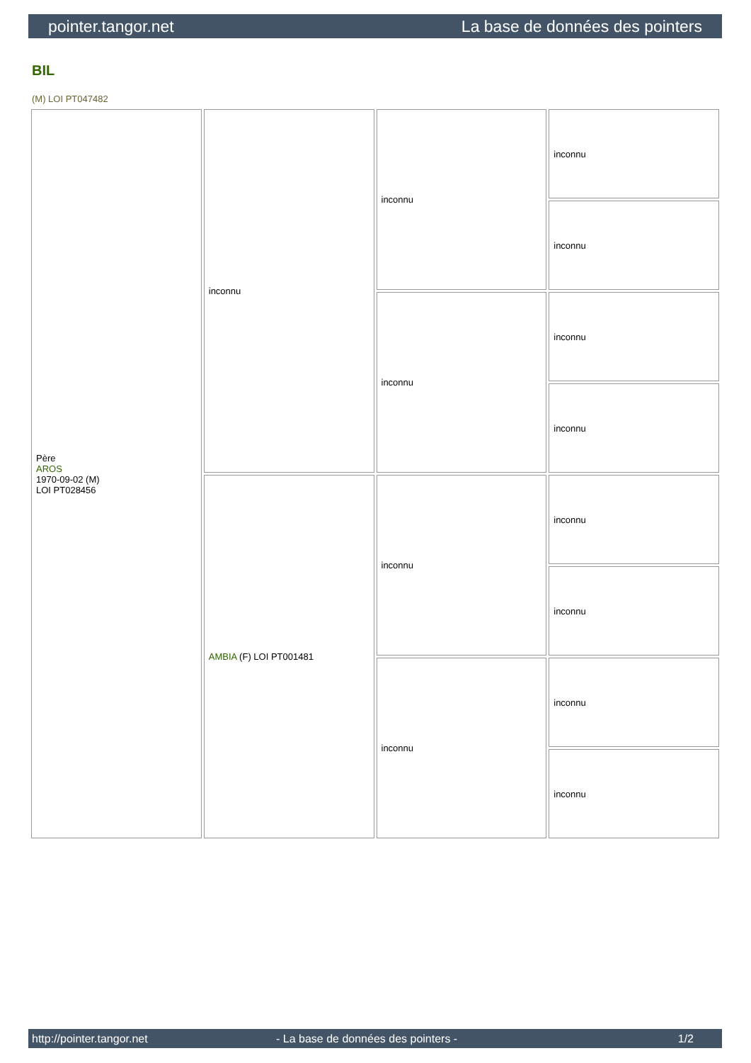pointer.tangor.net La base de données des pointers
BIL
(M) LOI PT047482
| Père AROS 1970-09-02 (M) LOI PT028456 | inconnu | inconnu | inconnu |
| | | | inconnu |
| | | inconnu | inconnu |
| | | | inconnu |
| | AMBIA (F) LOI PT001481 | inconnu | inconnu |
| | | | inconnu |
| | | inconnu | inconnu |
| | | | inconnu |
http://pointer.tangor.net - La base de données des pointers - 1/2